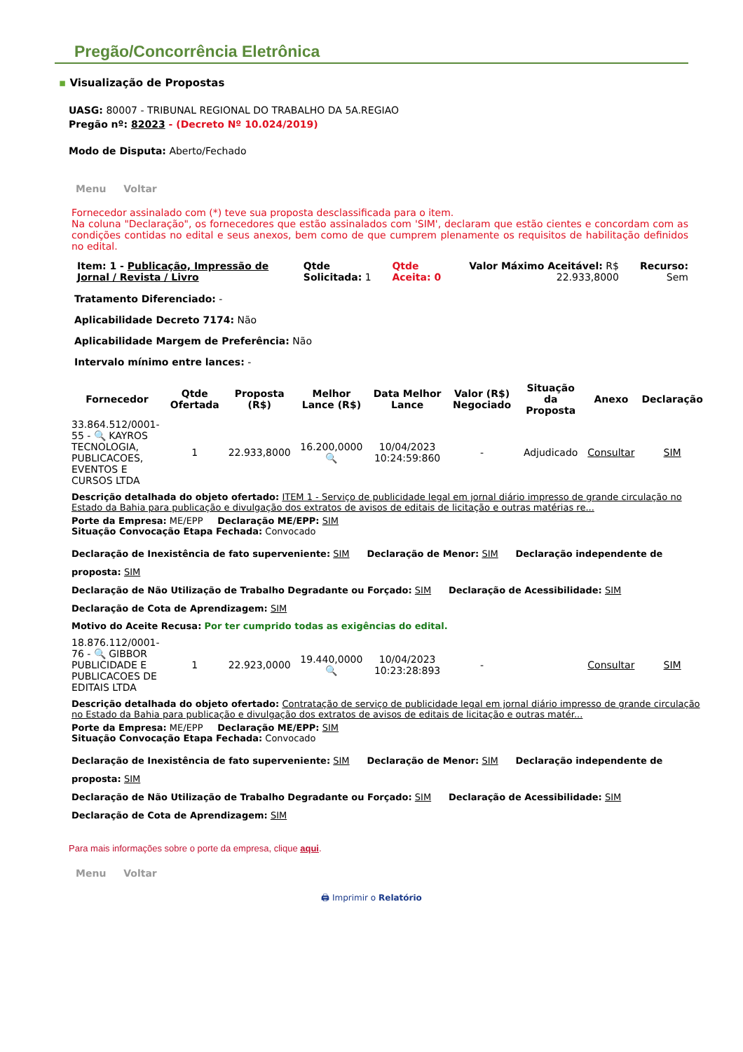Pregão/Concorrência Eletrônica
▪ Visualização de Propostas
UASG: 80007 - TRIBUNAL REGIONAL DO TRABALHO DA 5A.REGIAO
Pregão nº: 82023 - (Decreto Nº 10.024/2019)
Modo de Disputa: Aberto/Fechado
Menu Voltar
Fornecedor assinalado com (*) teve sua proposta desclassificada para o item.
Na coluna "Declaração", os fornecedores que estão assinalados com 'SIM', declaram que estão cientes e concordam com as condições contidas no edital e seus anexos, bem como de que cumprem plenamente os requisitos de habilitação definidos no edital.
| Item: 1 - Publicação, Impressão de Jornal / Revista / Livro | Qtde Solicitada: 1 | Qtde Aceita: 0 | Valor Máximo Aceitável: R$ 22.933,8000 | Recurso: Sem |
Tratamento Diferenciado: -
Aplicabilidade Decreto 7174: Não
Aplicabilidade Margem de Preferência: Não
Intervalo mínimo entre lances: -
| Fornecedor | Qtde Ofertada | Proposta (R$) | Melhor Lance (R$) | Data Melhor Lance | Valor (R$) Negociado | Situação da Proposta | Anexo | Declaração |
| --- | --- | --- | --- | --- | --- | --- | --- | --- |
| 33.864.512/0001-55 - 🔍 KAYROS TECNOLOGIA, PUBLICACOES, EVENTOS E CURSOS LTDA | 1 | 22.933,8000 | 16.200,0000 🔍 | 10/04/2023 10:24:59:860 | - | Adjudicado | Consultar | SIM |
| Descrição detalhada do objeto ofertado: ITEM 1 - Serviço de publicidade legal em jornal diário impresso de grande circulação no Estado da Bahia para publicação e divulgação dos extratos de avisos de editais de licitação e outras matérias re... Porte da Empresa: ME/EPP Declaração ME/EPP: SIM Situação Convocação Etapa Fechada: Convocado Declaração de Inexistência de fato superveniente: SIM Declaração de Menor: SIM Declaração independente de proposta: SIM Declaração de Não Utilização de Trabalho Degradante ou Forçado: SIM Declaração de Acessibilidade: SIM Declaração de Cota de Aprendizagem: SIM Motivo do Aceite Recusa: Por ter cumprido todas as exigências do edital. | | | | | | | | |
| 18.876.112/0001-76 - 🔍 GIBBOR PUBLICIDADE E PUBLICACOES DE EDITAIS LTDA | 1 | 22.923,0000 | 19.440,0000 🔍 | 10/04/2023 10:23:28:893 | - | | Consultar | SIM |
| Descrição detalhada do objeto ofertado: Contratação de serviço de publicidade legal em jornal diário impresso de grande circulação no Estado da Bahia para publicação e divulgação dos extratos de avisos de editais de licitação e outras matér... Porte da Empresa: ME/EPP Declaração ME/EPP: SIM Situação Convocação Etapa Fechada: Convocado Declaração de Inexistência de fato superveniente: SIM Declaração de Menor: SIM Declaração independente de proposta: SIM Declaração de Não Utilização de Trabalho Degradante ou Forçado: SIM Declaração de Acessibilidade: SIM Declaração de Cota de Aprendizagem: SIM | | | | | | | | |
Para mais informações sobre o porte da empresa, clique aqui.
Menu Voltar
🖨 Imprimir o Relatório